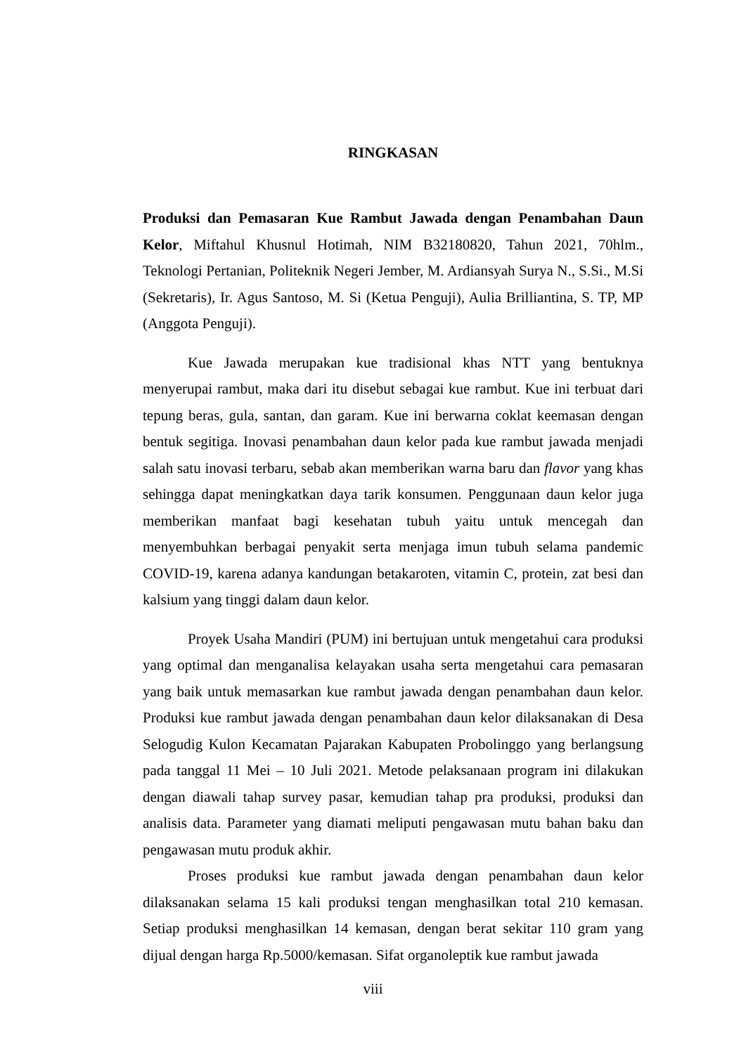RINGKASAN
Produksi dan Pemasaran Kue Rambut Jawada dengan Penambahan Daun Kelor, Miftahul Khusnul Hotimah, NIM B32180820, Tahun 2021, 70hlm., Teknologi Pertanian, Politeknik Negeri Jember, M. Ardiansyah Surya N., S.Si., M.Si (Sekretaris), Ir. Agus Santoso, M. Si (Ketua Penguji), Aulia Brilliantina, S. TP, MP (Anggota Penguji).
Kue Jawada merupakan kue tradisional khas NTT yang bentuknya menyerupai rambut, maka dari itu disebut sebagai kue rambut. Kue ini terbuat dari tepung beras, gula, santan, dan garam. Kue ini berwarna coklat keemasan dengan bentuk segitiga. Inovasi penambahan daun kelor pada kue rambut jawada menjadi salah satu inovasi terbaru, sebab akan memberikan warna baru dan flavor yang khas sehingga dapat meningkatkan daya tarik konsumen. Penggunaan daun kelor juga memberikan manfaat bagi kesehatan tubuh yaitu untuk mencegah dan menyembuhkan berbagai penyakit serta menjaga imun tubuh selama pandemic COVID-19, karena adanya kandungan betakaroten, vitamin C, protein, zat besi dan kalsium yang tinggi dalam daun kelor.
Proyek Usaha Mandiri (PUM) ini bertujuan untuk mengetahui cara produksi yang optimal dan menganalisa kelayakan usaha serta mengetahui cara pemasaran yang baik untuk memasarkan kue rambut jawada dengan penambahan daun kelor. Produksi kue rambut jawada dengan penambahan daun kelor dilaksanakan di Desa Selogudig Kulon Kecamatan Pajarakan Kabupaten Probolinggo yang berlangsung pada tanggal 11 Mei – 10 Juli 2021. Metode pelaksanaan program ini dilakukan dengan diawali tahap survey pasar, kemudian tahap pra produksi, produksi dan analisis data. Parameter yang diamati meliputi pengawasan mutu bahan baku dan pengawasan mutu produk akhir.
Proses produksi kue rambut jawada dengan penambahan daun kelor dilaksanakan selama 15 kali produksi tengan menghasilkan total 210 kemasan. Setiap produksi menghasilkan 14 kemasan, dengan berat sekitar 110 gram yang dijual dengan harga Rp.5000/kemasan. Sifat organoleptik kue rambut jawada
viii